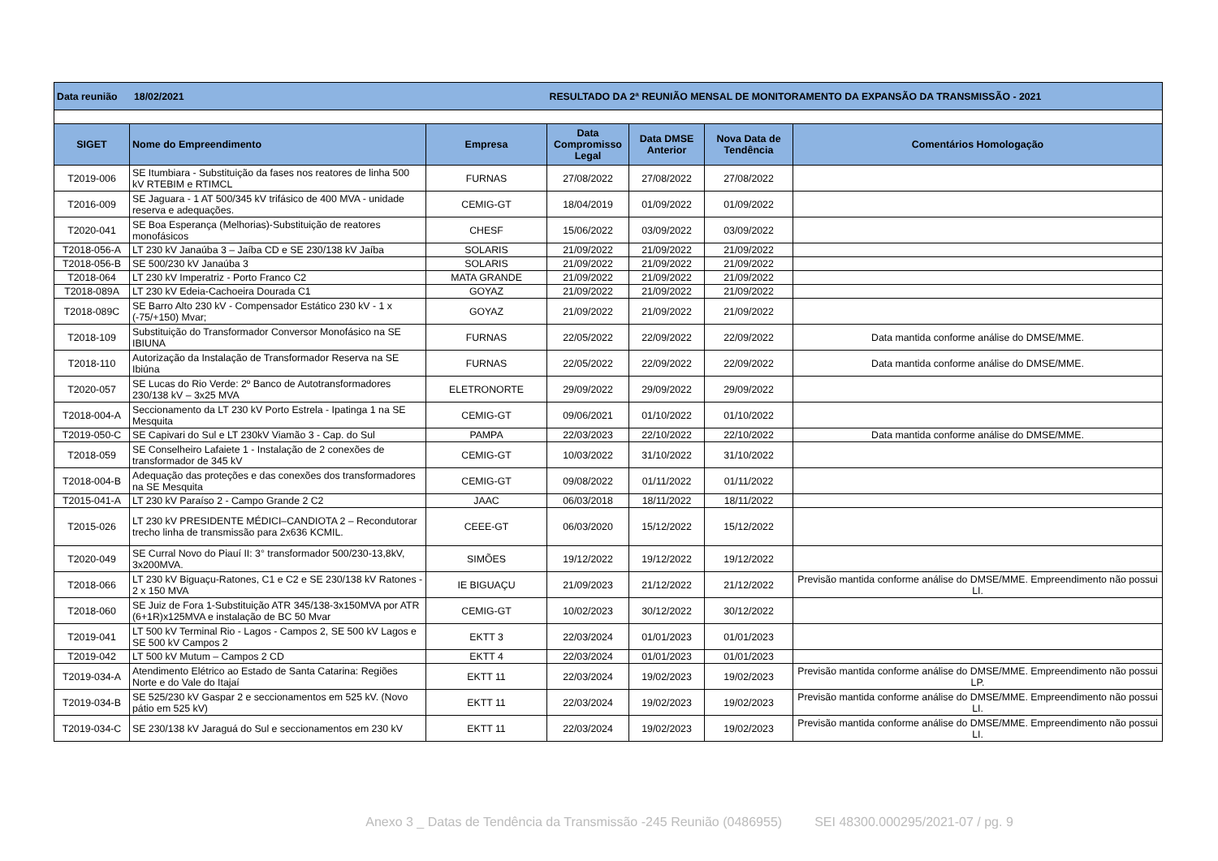| Data reunião 18/02/2021 | | | RESULTADO DA 2ª REUNIÃO MENSAL DE MONITORAMENTO DA EXPANSÃO DA TRANSMISSÃO - 2021 | | | |
| SIGET | Nome do Empreendimento | Empresa | Data Compromisso Legal | Data DMSE Anterior | Nova Data de Tendência | Comentários Homologação |
| T2019-006 | SE Itumbiara - Substituição da fases nos reatores de linha 500 kV RTEBIM e RTIMCL | FURNAS | 27/08/2022 | 27/08/2022 | 27/08/2022 | |
| T2016-009 | SE Jaguara - 1 AT 500/345 kV trifásico de 400 MVA - unidade reserva e adequações. | CEMIG-GT | 18/04/2019 | 01/09/2022 | 01/09/2022 | |
| T2020-041 | SE Boa Esperança (Melhorias)-Substituição de reatores monofásicos | CHESF | 15/06/2022 | 03/09/2022 | 03/09/2022 | |
| T2018-056-A | LT 230 kV Janaúba 3 – Jaíba CD e SE 230/138 kV Jaíba | SOLARIS | 21/09/2022 | 21/09/2022 | 21/09/2022 | |
| T2018-056-B | SE 500/230 kV Janaúba 3 | SOLARIS | 21/09/2022 | 21/09/2022 | 21/09/2022 | |
| T2018-064 | LT 230 kV Imperatriz - Porto Franco C2 | MATA GRANDE | 21/09/2022 | 21/09/2022 | 21/09/2022 | |
| T2018-089A | LT 230 kV Edeia-Cachoeira Dourada C1 | GOYAZ | 21/09/2022 | 21/09/2022 | 21/09/2022 | |
| T2018-089C | SE Barro Alto 230 kV - Compensador Estático 230 kV - 1 x (-75/+150) Mvar; | GOYAZ | 21/09/2022 | 21/09/2022 | 21/09/2022 | |
| T2018-109 | Substituição do Transformador Conversor Monofásico na SE IBIUNA | FURNAS | 22/05/2022 | 22/09/2022 | 22/09/2022 | Data mantida conforme análise do DMSE/MME. |
| T2018-110 | Autorização da Instalação de Transformador Reserva na SE Ibiúna | FURNAS | 22/05/2022 | 22/09/2022 | 22/09/2022 | Data mantida conforme análise do DMSE/MME. |
| T2020-057 | SE Lucas do Rio Verde: 2º Banco de Autotransformadores 230/138 kV – 3x25 MVA | ELETRONORTE | 29/09/2022 | 29/09/2022 | 29/09/2022 | |
| T2018-004-A | Seccionamento da LT 230 kV Porto Estrela - Ipatinga 1 na SE Mesquita | CEMIG-GT | 09/06/2021 | 01/10/2022 | 01/10/2022 | |
| T2019-050-C | SE Capivari do Sul e LT 230kV Viamão 3 - Cap. do Sul | PAMPA | 22/03/2023 | 22/10/2022 | 22/10/2022 | Data mantida conforme análise do DMSE/MME. |
| T2018-059 | SE Conselheiro Lafaiete 1 - Instalação de 2 conexões de transformador de 345 kV | CEMIG-GT | 10/03/2022 | 31/10/2022 | 31/10/2022 | |
| T2018-004-B | Adequação das proteções e das conexões dos transformadores na SE Mesquita | CEMIG-GT | 09/08/2022 | 01/11/2022 | 01/11/2022 | |
| T2015-041-A | LT 230 kV Paraíso 2 - Campo Grande 2 C2 | JAAC | 06/03/2018 | 18/11/2022 | 18/11/2022 | |
| T2015-026 | LT 230 kV PRESIDENTE MÉDICI–CANDIOTA 2 – Recondutorar trecho linha de transmissão para 2x636 KCMIL. | CEEE-GT | 06/03/2020 | 15/12/2022 | 15/12/2022 | |
| T2020-049 | SE Curral Novo do Piauí II: 3° transformador 500/230-13,8kV, 3x200MVA. | SIMÕES | 19/12/2022 | 19/12/2022 | 19/12/2022 | |
| T2018-066 | LT 230 kV Biguaçu-Ratones, C1 e C2 e SE 230/138 kV Ratones - 2 x 150 MVA | IE BIGUAÇU | 21/09/2023 | 21/12/2022 | 21/12/2022 | Previsão mantida conforme análise do DMSE/MME. Empreendimento não possui LI. |
| T2018-060 | SE Juiz de Fora 1-Substituição ATR 345/138-3x150MVA por ATR (6+1R)x125MVA e instalação de BC 50 Mvar | CEMIG-GT | 10/02/2023 | 30/12/2022 | 30/12/2022 | |
| T2019-041 | LT 500 kV Terminal Rio - Lagos - Campos 2, SE 500 kV Lagos e SE 500 kV Campos 2 | EKTT 3 | 22/03/2024 | 01/01/2023 | 01/01/2023 | |
| T2019-042 | LT 500 kV Mutum – Campos 2 CD | EKTT 4 | 22/03/2024 | 01/01/2023 | 01/01/2023 | |
| T2019-034-A | Atendimento Elétrico ao Estado de Santa Catarina: Regiões Norte e do Vale do Itajaí | EKTT 11 | 22/03/2024 | 19/02/2023 | 19/02/2023 | Previsão mantida conforme análise do DMSE/MME. Empreendimento não possui LP. |
| T2019-034-B | SE 525/230 kV Gaspar 2 e seccionamentos em 525 kV. (Novo pátio em 525 kV) | EKTT 11 | 22/03/2024 | 19/02/2023 | 19/02/2023 | Previsão mantida conforme análise do DMSE/MME. Empreendimento não possui LI. |
| T2019-034-C | SE 230/138 kV Jaraguá do Sul e seccionamentos em 230 kV | EKTT 11 | 22/03/2024 | 19/02/2023 | 19/02/2023 | Previsão mantida conforme análise do DMSE/MME. Empreendimento não possui LI. |
Anexo 3 _ Datas de Tendência da Transmissão -245 Reunião (0486955) SEI 48300.000295/2021-07 / pg. 9